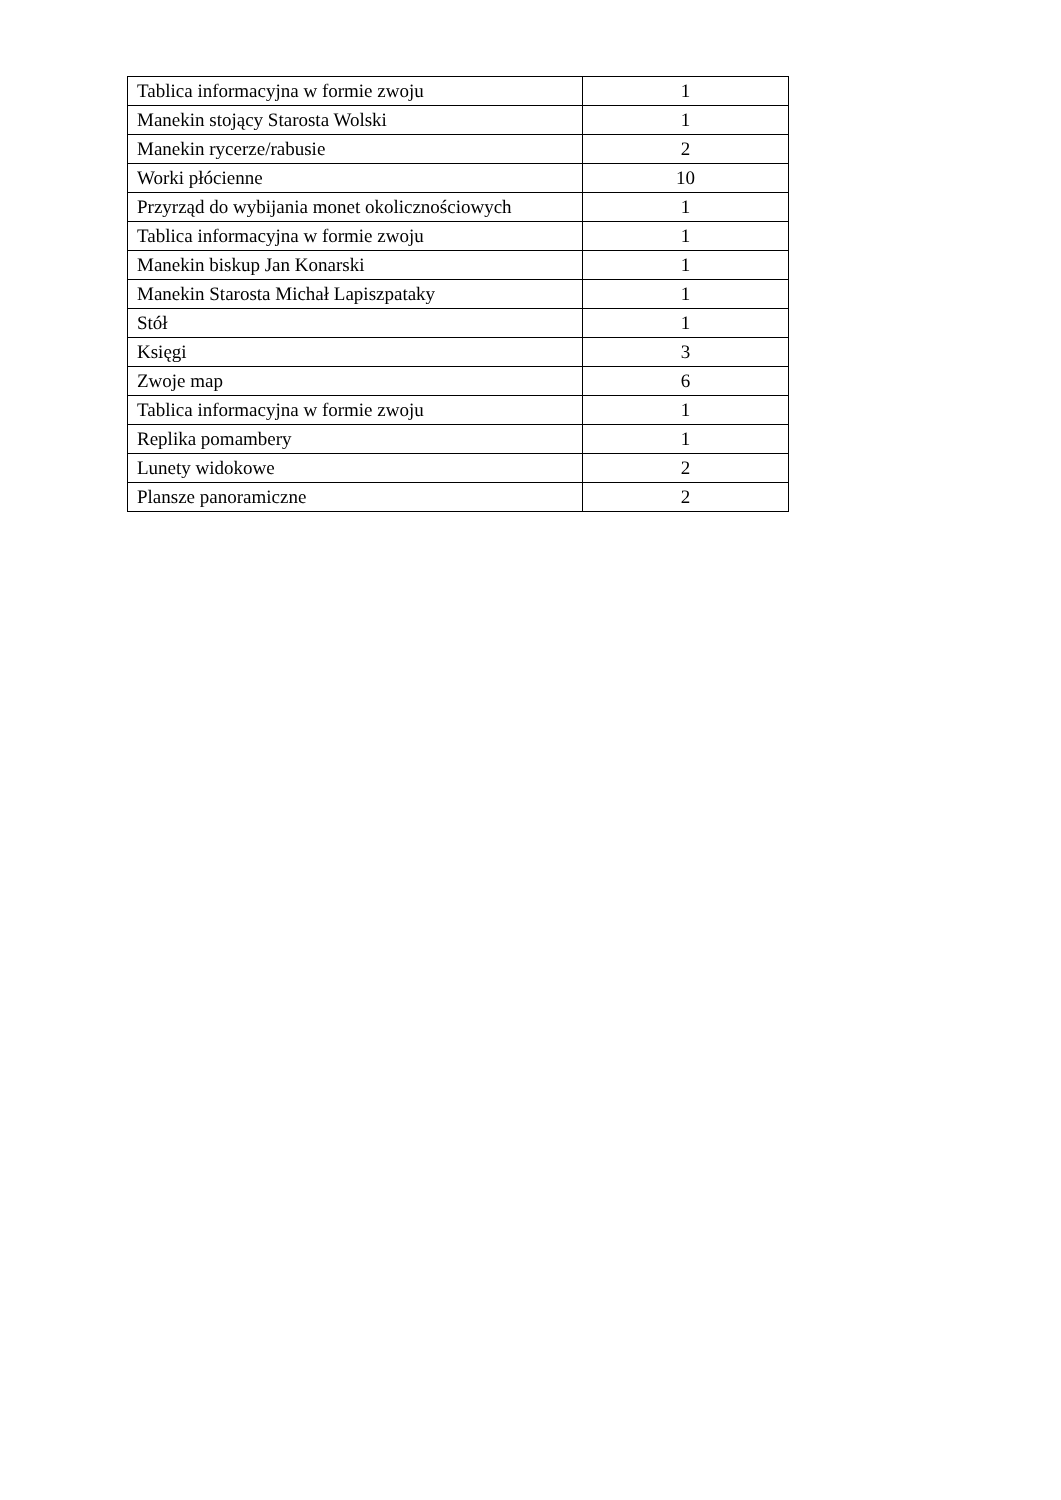| Tablica informacyjna w formie zwoju | 1 |
| Manekin stojący Starosta Wolski | 1 |
| Manekin rycerze/rabusie | 2 |
| Worki płócienne | 10 |
| Przyrząd do wybijania monet okolicznościowych | 1 |
| Tablica informacyjna w formie zwoju | 1 |
| Manekin biskup Jan Konarski | 1 |
| Manekin Starosta Michał Lapiszpataky | 1 |
| Stół | 1 |
| Księgi | 3 |
| Zwoje map | 6 |
| Tablica informacyjna w formie zwoju | 1 |
| Replika pomambery | 1 |
| Lunety widokowe | 2 |
| Plansze panoramiczne | 2 |